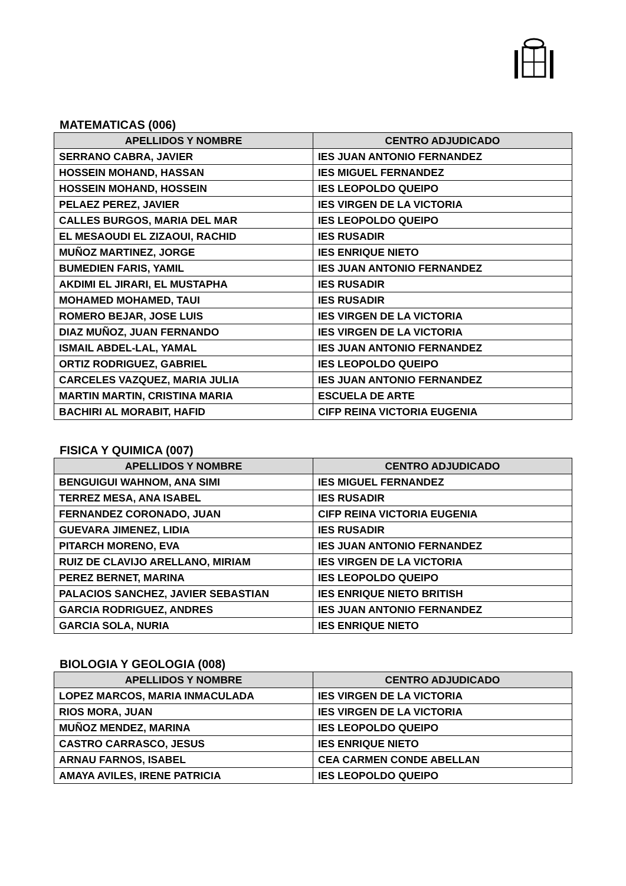MATEMATICAS (006)
| APELLIDOS Y NOMBRE | CENTRO ADJUDICADO |
| --- | --- |
| SERRANO CABRA, JAVIER | IES JUAN ANTONIO FERNANDEZ |
| HOSSEIN MOHAND, HASSAN | IES MIGUEL FERNANDEZ |
| HOSSEIN MOHAND, HOSSEIN | IES LEOPOLDO QUEIPO |
| PELAEZ PEREZ, JAVIER | IES VIRGEN DE LA VICTORIA |
| CALLES BURGOS, MARIA DEL MAR | IES LEOPOLDO QUEIPO |
| EL MESAOUDI EL ZIZAOUI, RACHID | IES RUSADIR |
| MUÑOZ MARTINEZ, JORGE | IES ENRIQUE NIETO |
| BUMEDIEN FARIS, YAMIL | IES JUAN ANTONIO FERNANDEZ |
| AKDIMI EL JIRARI, EL MUSTAPHA | IES RUSADIR |
| MOHAMED MOHAMED, TAUI | IES RUSADIR |
| ROMERO BEJAR, JOSE LUIS | IES VIRGEN DE LA VICTORIA |
| DIAZ MUÑOZ, JUAN FERNANDO | IES VIRGEN DE LA VICTORIA |
| ISMAIL ABDEL-LAL, YAMAL | IES JUAN ANTONIO FERNANDEZ |
| ORTIZ RODRIGUEZ, GABRIEL | IES LEOPOLDO QUEIPO |
| CARCELES VAZQUEZ, MARIA JULIA | IES JUAN ANTONIO FERNANDEZ |
| MARTIN MARTIN, CRISTINA MARIA | ESCUELA DE ARTE |
| BACHIRI AL MORABIT, HAFID | CIFP REINA VICTORIA EUGENIA |
FISICA Y QUIMICA (007)
| APELLIDOS Y NOMBRE | CENTRO ADJUDICADO |
| --- | --- |
| BENGUIGUI WAHNOM, ANA SIMI | IES MIGUEL FERNANDEZ |
| TERREZ MESA, ANA ISABEL | IES RUSADIR |
| FERNANDEZ CORONADO, JUAN | CIFP REINA VICTORIA EUGENIA |
| GUEVARA JIMENEZ, LIDIA | IES RUSADIR |
| PITARCH MORENO, EVA | IES JUAN ANTONIO FERNANDEZ |
| RUIZ DE CLAVIJO ARELLANO, MIRIAM | IES VIRGEN DE LA VICTORIA |
| PEREZ BERNET, MARINA | IES LEOPOLDO QUEIPO |
| PALACIOS SANCHEZ, JAVIER SEBASTIAN | IES ENRIQUE NIETO BRITISH |
| GARCIA RODRIGUEZ, ANDRES | IES JUAN ANTONIO FERNANDEZ |
| GARCIA SOLA, NURIA | IES ENRIQUE NIETO |
BIOLOGIA Y GEOLOGIA (008)
| APELLIDOS Y NOMBRE | CENTRO ADJUDICADO |
| --- | --- |
| LOPEZ MARCOS, MARIA INMACULADA | IES VIRGEN DE LA VICTORIA |
| RIOS MORA, JUAN | IES VIRGEN DE LA VICTORIA |
| MUÑOZ MENDEZ, MARINA | IES LEOPOLDO QUEIPO |
| CASTRO CARRASCO, JESUS | IES ENRIQUE NIETO |
| ARNAU FARNOS, ISABEL | CEA CARMEN CONDE ABELLAN |
| AMAYA AVILES, IRENE PATRICIA | IES LEOPOLDO QUEIPO |